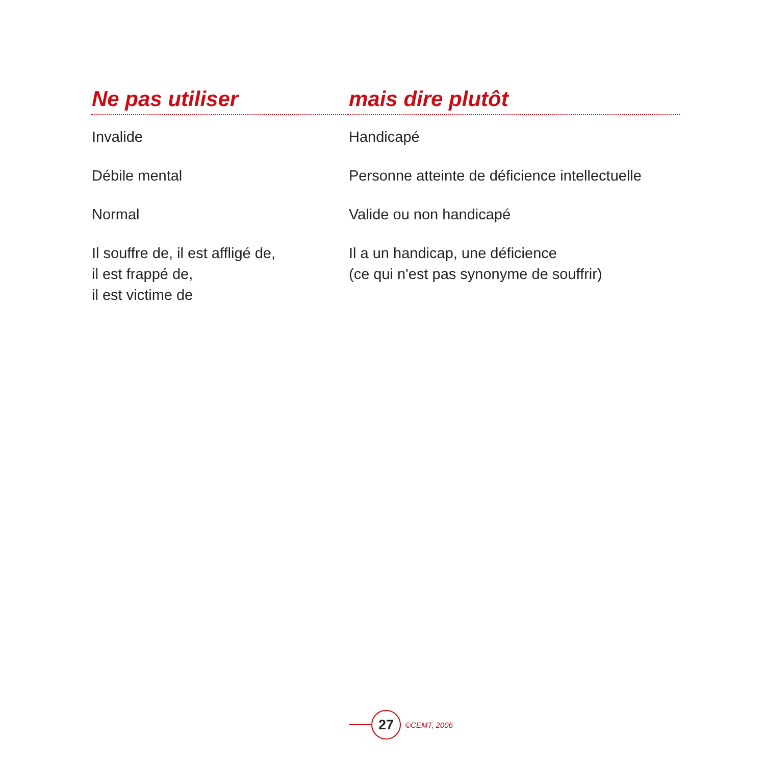| Ne pas utiliser | mais dire plutôt |
| --- | --- |
| Invalide | Handicapé |
| Débile mental | Personne atteinte de déficience intellectuelle |
| Normal | Valide ou non handicapé |
| Il souffre de, il est affligé de, il est frappé de, il est victime de | Il a un handicap, une déficience (ce qui n'est pas synonyme de souffrir) |
27
©CEMT, 2006